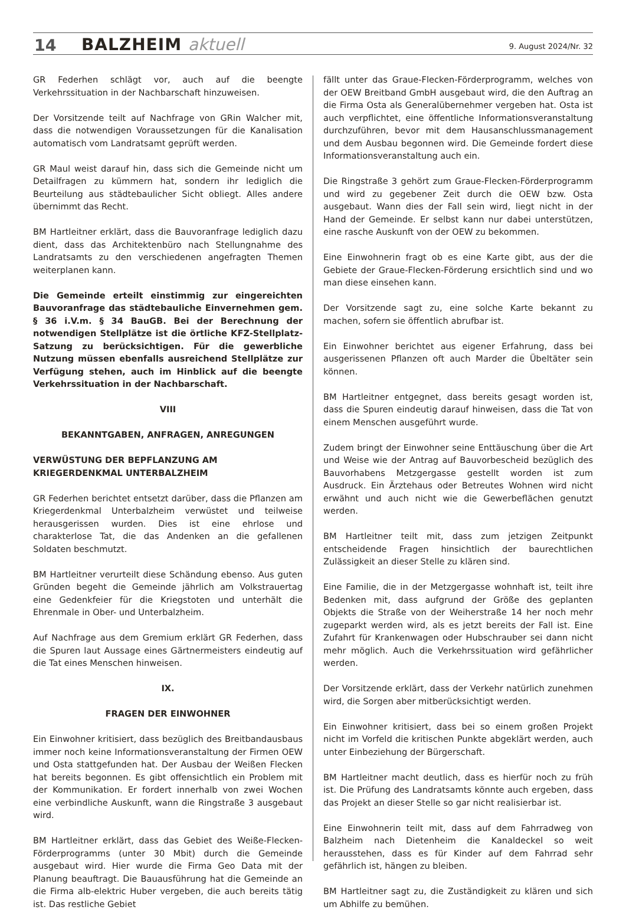14 BALZHEIM aktuell 9. August 2024/Nr. 32
GR Federhen schlägt vor, auch auf die beengte Verkehrssituation in der Nachbarschaft hinzuweisen.
Der Vorsitzende teilt auf Nachfrage von GRin Walcher mit, dass die notwendigen Voraussetzungen für die Kanalisation automatisch vom Landratsamt geprüft werden.
GR Maul weist darauf hin, dass sich die Gemeinde nicht um Detailfragen zu kümmern hat, sondern ihr lediglich die Beurteilung aus städtebaulicher Sicht obliegt. Alles andere übernimmt das Recht.
BM Hartleitner erklärt, dass die Bauvoranfrage lediglich dazu dient, dass das Architektenbüro nach Stellungnahme des Landratsamts zu den verschiedenen angefragten Themen weiterplanen kann.
Die Gemeinde erteilt einstimmig zur eingereichten Bauvoranfrage das städtebauliche Einvernehmen gem. § 36 i.V.m. § 34 BauGB. Bei der Berechnung der notwendigen Stellplätze ist die örtliche KFZ-Stellplatz-Satzung zu berücksichtigen. Für die gewerbliche Nutzung müssen ebenfalls ausreichend Stellplätze zur Verfügung stehen, auch im Hinblick auf die beengte Verkehrssituation in der Nachbarschaft.
VIII
BEKANNTGABEN, ANFRAGEN, ANREGUNGEN
VERWÜSTUNG DER BEPFLANZUNG AM KRIEGERDENKMAL UNTERBALZHEIM
GR Federhen berichtet entsetzt darüber, dass die Pflanzen am Kriegerdenkmal Unterbalzheim verwüstet und teilweise herausgerissen wurden. Dies ist eine ehrlose und charakterlose Tat, die das Andenken an die gefallenen Soldaten beschmutzt.
BM Hartleitner verurteilt diese Schändung ebenso. Aus guten Gründen begeht die Gemeinde jährlich am Volkstrauertag eine Gedenkfeier für die Kriegstoten und unterhält die Ehrenmale in Ober- und Unterbalzheim.
Auf Nachfrage aus dem Gremium erklärt GR Federhen, dass die Spuren laut Aussage eines Gärtnermeisters eindeutig auf die Tat eines Menschen hinweisen.
IX.
FRAGEN DER EINWOHNER
Ein Einwohner kritisiert, dass bezüglich des Breitbandausbaus immer noch keine Informationsveranstaltung der Firmen OEW und Osta stattgefunden hat. Der Ausbau der Weißen Flecken hat bereits begonnen. Es gibt offensichtlich ein Problem mit der Kommunikation. Er fordert innerhalb von zwei Wochen eine verbindliche Auskunft, wann die Ringstraße 3 ausgebaut wird.
BM Hartleitner erklärt, dass das Gebiet des Weiße-Flecken-Förderprogramms (unter 30 Mbit) durch die Gemeinde ausgebaut wird. Hier wurde die Firma Geo Data mit der Planung beauftragt. Die Bauausführung hat die Gemeinde an die Firma alb-elektric Huber vergeben, die auch bereits tätig ist. Das restliche Gebiet
fällt unter das Graue-Flecken-Förderprogramm, welches von der OEW Breitband GmbH ausgebaut wird, die den Auftrag an die Firma Osta als Generalübernehmer vergeben hat. Osta ist auch verpflichtet, eine öffentliche Informationsveranstaltung durchzuführen, bevor mit dem Hausanschlussmanagement und dem Ausbau begonnen wird. Die Gemeinde fordert diese Informationsveranstaltung auch ein.
Die Ringstraße 3 gehört zum Graue-Flecken-Förderprogramm und wird zu gegebener Zeit durch die OEW bzw. Osta ausgebaut. Wann dies der Fall sein wird, liegt nicht in der Hand der Gemeinde. Er selbst kann nur dabei unterstützen, eine rasche Auskunft von der OEW zu bekommen.
Eine Einwohnerin fragt ob es eine Karte gibt, aus der die Gebiete der Graue-Flecken-Förderung ersichtlich sind und wo man diese einsehen kann.
Der Vorsitzende sagt zu, eine solche Karte bekannt zu machen, sofern sie öffentlich abrufbar ist.
Ein Einwohner berichtet aus eigener Erfahrung, dass bei ausgerissenen Pflanzen oft auch Marder die Übeltäter sein können.
BM Hartleitner entgegnet, dass bereits gesagt worden ist, dass die Spuren eindeutig darauf hinweisen, dass die Tat von einem Menschen ausgeführt wurde.
Zudem bringt der Einwohner seine Enttäuschung über die Art und Weise wie der Antrag auf Bauvorbescheid bezüglich des Bauvorhabens Metzgergasse gestellt worden ist zum Ausdruck. Ein Ärztehaus oder Betreutes Wohnen wird nicht erwähnt und auch nicht wie die Gewerbeflächen genutzt werden.
BM Hartleitner teilt mit, dass zum jetzigen Zeitpunkt entscheidende Fragen hinsichtlich der baurechtlichen Zulässigkeit an dieser Stelle zu klären sind.
Eine Familie, die in der Metzgergasse wohnhaft ist, teilt ihre Bedenken mit, dass aufgrund der Größe des geplanten Objekts die Straße von der Weiherstraße 14 her noch mehr zugeparkt werden wird, als es jetzt bereits der Fall ist. Eine Zufahrt für Krankenwagen oder Hubschrauber sei dann nicht mehr möglich. Auch die Verkehrssituation wird gefährlicher werden.
Der Vorsitzende erklärt, dass der Verkehr natürlich zunehmen wird, die Sorgen aber mitberücksichtigt werden.
Ein Einwohner kritisiert, dass bei so einem großen Projekt nicht im Vorfeld die kritischen Punkte abgeklärt werden, auch unter Einbeziehung der Bürgerschaft.
BM Hartleitner macht deutlich, dass es hierfür noch zu früh ist. Die Prüfung des Landratsamts könnte auch ergeben, dass das Projekt an dieser Stelle so gar nicht realisierbar ist.
Eine Einwohnerin teilt mit, dass auf dem Fahrradweg von Balzheim nach Dietenheim die Kanaldeckel so weit herausstehen, dass es für Kinder auf dem Fahrrad sehr gefährlich ist, hängen zu bleiben.
BM Hartleitner sagt zu, die Zuständigkeit zu klären und sich um Abhilfe zu bemühen.